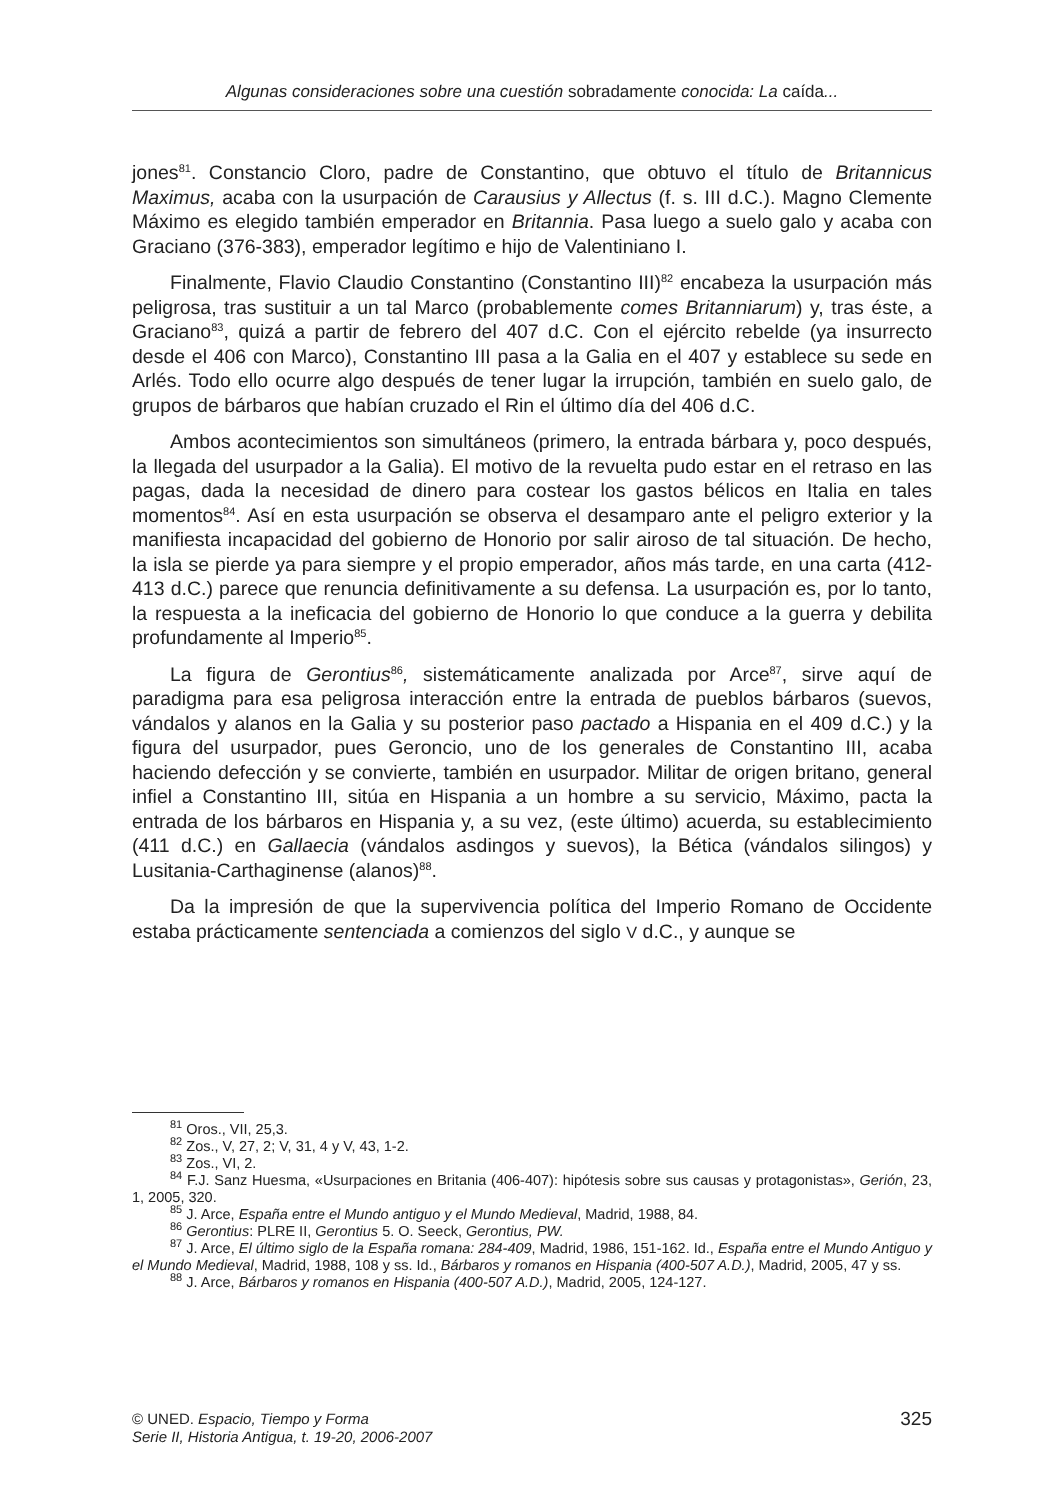Algunas consideraciones sobre una cuestión sobradamente conocida: La caída...
jones<sup>81</sup>. Constancio Cloro, padre de Constantino, que obtuvo el título de Britannicus Maximus, acaba con la usurpación de Carausius y Allectus (f. s. III d.C.). Magno Clemente Máximo es elegido también emperador en Britannia. Pasa luego a suelo galo y acaba con Graciano (376-383), emperador legítimo e hijo de Valentiniano I.
Finalmente, Flavio Claudio Constantino (Constantino III)<sup>82</sup> encabeza la usurpación más peligrosa, tras sustituir a un tal Marco (probablemente comes Britanniarum) y, tras éste, a Graciano<sup>83</sup>, quizá a partir de febrero del 407 d.C. Con el ejército rebelde (ya insurrecto desde el 406 con Marco), Constantino III pasa a la Galia en el 407 y establece su sede en Arlés. Todo ello ocurre algo después de tener lugar la irrupción, también en suelo galo, de grupos de bárbaros que habían cruzado el Rin el último día del 406 d.C.
Ambos acontecimientos son simultáneos (primero, la entrada bárbara y, poco después, la llegada del usurpador a la Galia). El motivo de la revuelta pudo estar en el retraso en las pagas, dada la necesidad de dinero para costear los gastos bélicos en Italia en tales momentos<sup>84</sup>. Así en esta usurpación se observa el desamparo ante el peligro exterior y la manifiesta incapacidad del gobierno de Honorio por salir airoso de tal situación. De hecho, la isla se pierde ya para siempre y el propio emperador, años más tarde, en una carta (412-413 d.C.) parece que renuncia definitivamente a su defensa. La usurpación es, por lo tanto, la respuesta a la ineficacia del gobierno de Honorio lo que conduce a la guerra y debilita profundamente al Imperio<sup>85</sup>.
La figura de Gerontius<sup>86</sup>, sistemáticamente analizada por Arce<sup>87</sup>, sirve aquí de paradigma para esa peligrosa interacción entre la entrada de pueblos bárbaros (suevos, vándalos y alanos en la Galia y su posterior paso pactado a Hispania en el 409 d.C.) y la figura del usurpador, pues Geroncio, uno de los generales de Constantino III, acaba haciendo defección y se convierte, también en usurpador. Militar de origen britano, general infiel a Constantino III, sitúa en Hispania a un hombre a su servicio, Máximo, pacta la entrada de los bárbaros en Hispania y, a su vez, (este último) acuerda, su establecimiento (411 d.C.) en Gallaecia (vándalos asdingos y suevos), la Bética (vándalos silingos) y Lusitania-Carthaginense (alanos)<sup>88</sup>.
Da la impresión de que la supervivencia política del Imperio Romano de Occidente estaba prácticamente sentenciada a comienzos del siglo V d.C., y aunque se
<sup>81</sup> Oros., VII, 25,3.
<sup>82</sup> Zos., V, 27, 2; V, 31, 4 y V, 43, 1-2.
<sup>83</sup> Zos., VI, 2.
<sup>84</sup> F.J. Sanz Huesma, «Usurpaciones en Britania (406-407): hipótesis sobre sus causas y protagonistas», Gerión, 23, 1, 2005, 320.
<sup>85</sup> J. Arce, España entre el Mundo antiguo y el Mundo Medieval, Madrid, 1988, 84.
<sup>86</sup> Gerontius: PLRE II, Gerontius 5. O. Seeck, Gerontius, PW.
<sup>87</sup> J. Arce, El último siglo de la España romana: 284-409, Madrid, 1986, 151-162. Id., España entre el Mundo Antiguo y el Mundo Medieval, Madrid, 1988, 108 y ss. Id., Bárbaros y romanos en Hispania (400-507 A.D.), Madrid, 2005, 47 y ss.
<sup>88</sup> J. Arce, Bárbaros y romanos en Hispania (400-507 A.D.), Madrid, 2005, 124-127.
© UNED. Espacio, Tiempo y Forma
Serie II, Historia Antigua, t. 19-20, 2006-2007
325